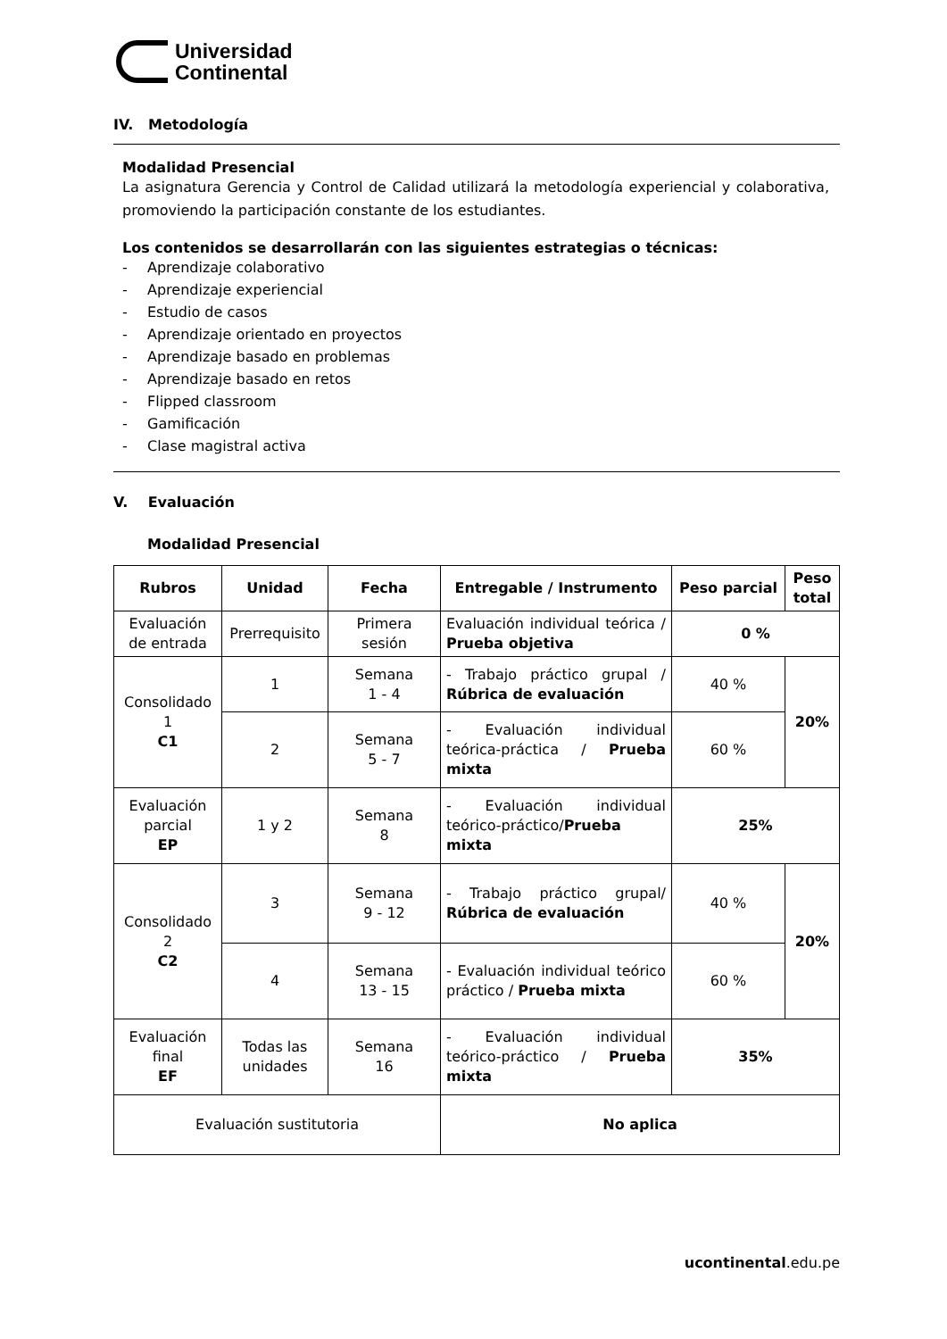Universidad
Continental
IV. Metodología
Modalidad Presencial
La asignatura Gerencia y Control de Calidad utilizará la metodología experiencial y colaborativa, promoviendo la participación constante de los estudiantes.
Los contenidos se desarrollarán con las siguientes estrategias o técnicas:
- Aprendizaje colaborativo
- Aprendizaje experiencial
- Estudio de casos
- Aprendizaje orientado en proyectos
- Aprendizaje basado en problemas
- Aprendizaje basado en retos
- Flipped classroom
- Gamificación
- Clase magistral activa
V. Evaluación
Modalidad Presencial
| Rubros | Unidad | Fecha | Entregable / Instrumento | Peso parcial | Peso total |
| --- | --- | --- | --- | --- | --- |
| Evaluación de entrada | Prerrequisito | Primera sesión | Evaluación individual teórica / Prueba objetiva | 0 % | |
| Consolidado 1 C1 | 1 | Semana 1 - 4 | - Trabajo práctico grupal / Rúbrica de evaluación | 40 % | 20% |
| | 2 | Semana 5 - 7 | - Evaluación individual teórica-práctica / Prueba mixta | 60 % | |
| Evaluación parcial EP | 1 y 2 | Semana 8 | - Evaluación individual teórico-práctico/ Prueba mixta | 25% | |
| Consolidado 2 C2 | 3 | Semana 9 - 12 | - Trabajo práctico grupal/ Rúbrica de evaluación | 40 % | 20% |
| | 4 | Semana 13 - 15 | - Evaluación individual teórico práctico / Prueba mixta | 60 % | |
| Evaluación final EF | Todas las unidades | Semana 16 | - Evaluación individual teórico-práctico / Prueba mixta | 35% | |
| Evaluación sustitutoria | | | No aplica | | |
ucontinental.edu.pe